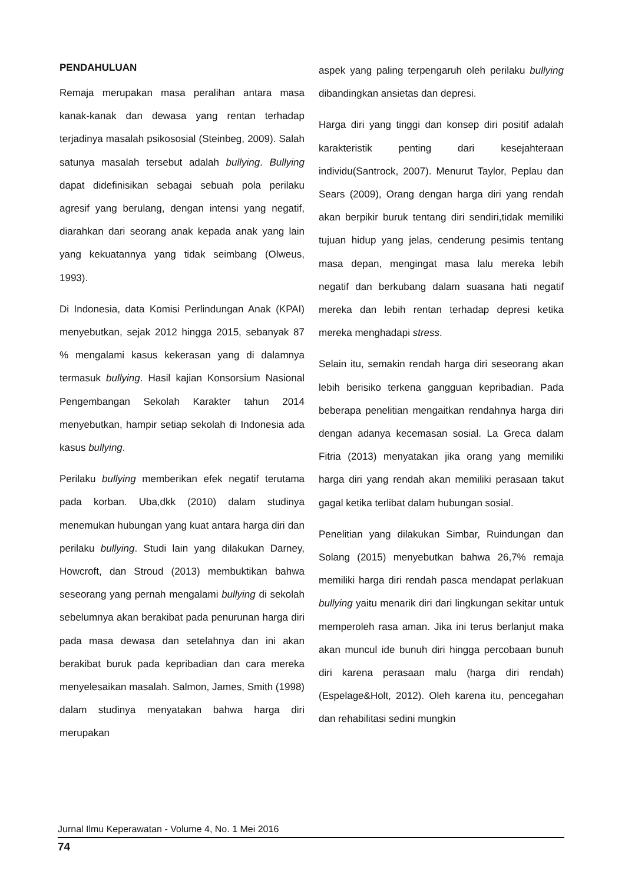PENDAHULUAN
Remaja merupakan masa peralihan antara masa kanak-kanak dan dewasa yang rentan terhadap terjadinya masalah psikososial (Steinbeg, 2009). Salah satunya masalah tersebut adalah bullying. Bullying dapat didefinisikan sebagai sebuah pola perilaku agresif yang berulang, dengan intensi yang negatif, diarahkan dari seorang anak kepada anak yang lain yang kekuatannya yang tidak seimbang (Olweus, 1993).
Di Indonesia, data Komisi Perlindungan Anak (KPAI) menyebutkan, sejak 2012 hingga 2015, sebanyak 87 % mengalami kasus kekerasan yang di dalamnya termasuk bullying. Hasil kajian Konsorsium Nasional Pengembangan Sekolah Karakter tahun 2014 menyebutkan, hampir setiap sekolah di Indonesia ada kasus bullying.
Perilaku bullying memberikan efek negatif terutama pada korban. Uba,dkk (2010) dalam studinya menemukan hubungan yang kuat antara harga diri dan perilaku bullying. Studi lain yang dilakukan Darney, Howcroft, dan Stroud (2013) membuktikan bahwa seseorang yang pernah mengalami bullying di sekolah sebelumnya akan berakibat pada penurunan harga diri pada masa dewasa dan setelahnya dan ini akan berakibat buruk pada kepribadian dan cara mereka menyelesaikan masalah. Salmon, James, Smith (1998) dalam studinya menyatakan bahwa harga diri merupakan
aspek yang paling terpengaruh oleh perilaku bullying dibandingkan ansietas dan depresi.
Harga diri yang tinggi dan konsep diri positif adalah karakteristik penting dari kesejahteraan individu(Santrock, 2007). Menurut Taylor, Peplau dan Sears (2009), Orang dengan harga diri yang rendah akan berpikir buruk tentang diri sendiri,tidak memiliki tujuan hidup yang jelas, cenderung pesimis tentang masa depan, mengingat masa lalu mereka lebih negatif dan berkubang dalam suasana hati negatif mereka dan lebih rentan terhadap depresi ketika mereka menghadapi stress.
Selain itu, semakin rendah harga diri seseorang akan lebih berisiko terkena gangguan kepribadian. Pada beberapa penelitian mengaitkan rendahnya harga diri dengan adanya kecemasan sosial. La Greca dalam Fitria (2013) menyatakan jika orang yang memiliki harga diri yang rendah akan memiliki perasaan takut gagal ketika terlibat dalam hubungan sosial.
Penelitian yang dilakukan Simbar, Ruindungan dan Solang (2015) menyebutkan bahwa 26,7% remaja memiliki harga diri rendah pasca mendapat perlakuan bullying yaitu menarik diri dari lingkungan sekitar untuk memperoleh rasa aman. Jika ini terus berlanjut maka akan muncul ide bunuh diri hingga percobaan bunuh diri karena perasaan malu (harga diri rendah) (Espelage&Holt, 2012). Oleh karena itu, pencegahan dan rehabilitasi sedini mungkin
Jurnal Ilmu Keperawatan - Volume 4, No. 1 Mei 2016
74